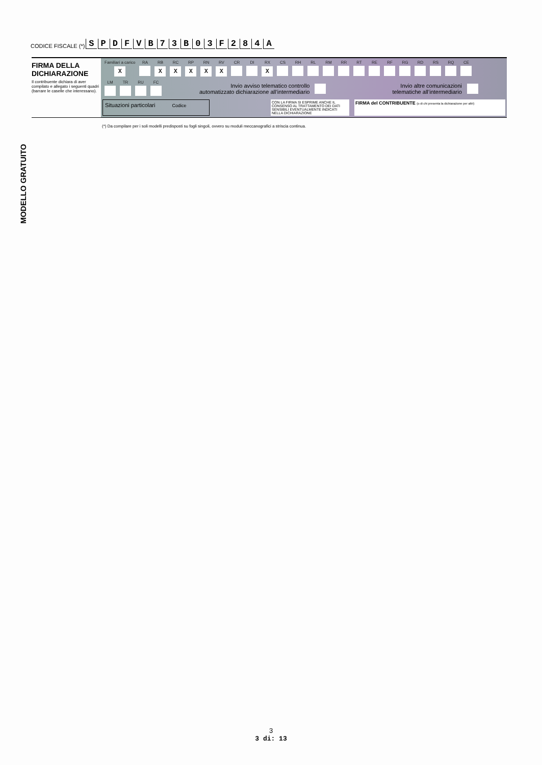CODICE FISCALE (*) SPDFVB 73 B 03 F 284 A
FIRMA DELLA DICHIARAZIONE
Il contribuente dichiara di aver compilato e allegato i seguenti quadri (barrare le caselle che interessano).
| Familiari a carico | RA | RB | RC | RP | RN | RV | CR | DI | RX | CS | RH | RL | RM | RR | RT | RE | RF | RG | RD | RS | RQ | CE |
| X | | X | X | X | X | X | | | X | | | | | | | | | | | | | |
| LM | TR | RU | FC |
Invio avviso telematico controllo
automatizzato dichiarazione all’intermediario Invio altre comunicazioni
telematiche all’intermediario
Situazioni particolari Codice
CON LA FIRMA SI ESPRIME ANCHE IL CONSENSO AL TRATTAMENTO DEI DATI SENSIBILI EVENTUALMENTE INDICATI NELLA DICHIARAZIONE
FIRMA del CONTRIBUENTE (o di chi presenta la dichiarazione per altri)
(*) Da compilare per i soli modelli predisposti su fogli singoli, ovvero su moduli meccanografici a striscia continua.
MODELLO GRATUITO
3
3 di: 13